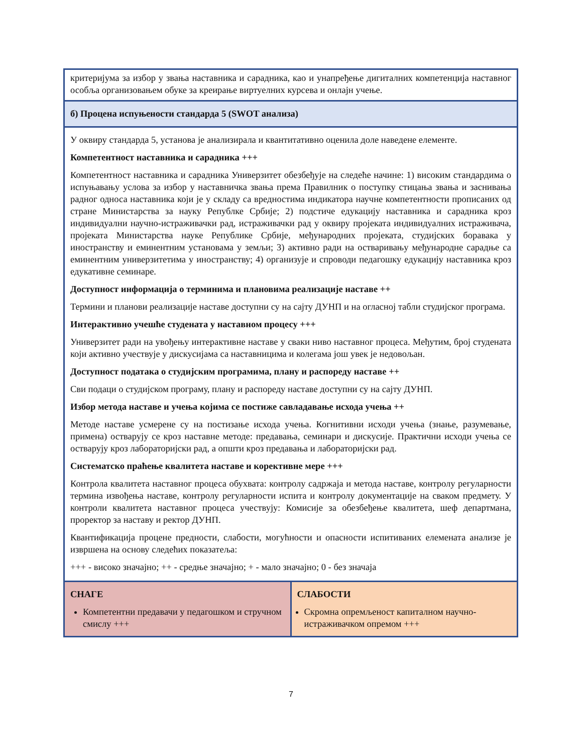| критеријума за избор у звања наставника и сарадника, као и унапређење дигиталних компетенција наставног особља организовањем обуке за креирање виртуелних курсева и онлајн учење. | |
| б) Процена испуњености стандарда 5 (SWOT анализа) | |
| У оквиру стандарда 5, установа је анализирала и квантитативно оценила доле наведене елементе. Компетентност наставника и сарадника +++ Компетентност наставника и сарадника Универзитет обезбеђује на следеће начине: 1) високим стандардима о испуњавању услова за избор у наставничка звања према Правилник о поступку стицања звања и заснивања радног односа наставника који је у складу са вредностима индикатора научне компетентности прописаних од стране Министарства за науку Републке Србије; 2) подстиче едукацију наставника и сарадника кроз индивидуални научно-истраживачки рад, истраживачки рад у оквиру пројеката индивидуалних истраживача, пројеката Министарства науке Републике Србије, међународних пројеката, студијских боравака у иностранству и еминентним установама у земљи; 3) активно ради на остваривању међународне сарадње са еминентним универзитетима у иностранству; 4) организује и спроводи педагошку едукацију наставника кроз едукативне семинаре. Доступност информација о терминима и плановима реализације наставе ++ Термини и планови реализације наставе доступни су на сајту ДУНП и на огласној табли студијског програма. Интерактивно учешће студената у наставном процесу +++ Универзитет ради на увођењу интерактивне наставе у сваки ниво наставног процеса. Међутим, број студената који активно учествује у дискусијама са наставницима и колегама још увек је недовољан. Доступност података о студијским програмима, плану и распореду наставе ++ Сви подаци о студијском програму, плану и распореду наставе доступни су на сајту ДУНП. Избор метода наставе и учења којима се постиже савладавање исхода учења ++ Методе наставе усмерене су на постизање исхода учења. Когнитивни исходи учења (знање, разумевање, примена) остварују се кроз наставне методе: предавања, семинари и дискусије. Практични исходи учења се остварују кроз лабораторијски рад, а општи кроз предавања и лабораторијски рад. Систематско праћење квалитета наставе и корективне мере +++ Контрола квалитета наставног процеса обухвата: контролу садржаја и метода наставе, контролу регуларности термина извођења наставе, контролу регуларности испита и контролу документације на сваком предмету. У контроли квалитета наставног процеса учествују: Комисије за обезбеђење квалитета, шеф департмана, проректор за наставу и ректор ДУНП. Квантификација процене предности, слабости, могућности и опасности испитиваних елемената анализе је извршена на основу следећих показатеља: +++ - високо значајно; ++ - средње значајно; + - мало значајно; 0 - без значаја | |
| СНАГЕ Компетентни предавачи у педагошком и стручном смислу +++ | СЛАБОСТИ Скромна опремљеност капиталном научно-истраживачком опремом +++ |
7